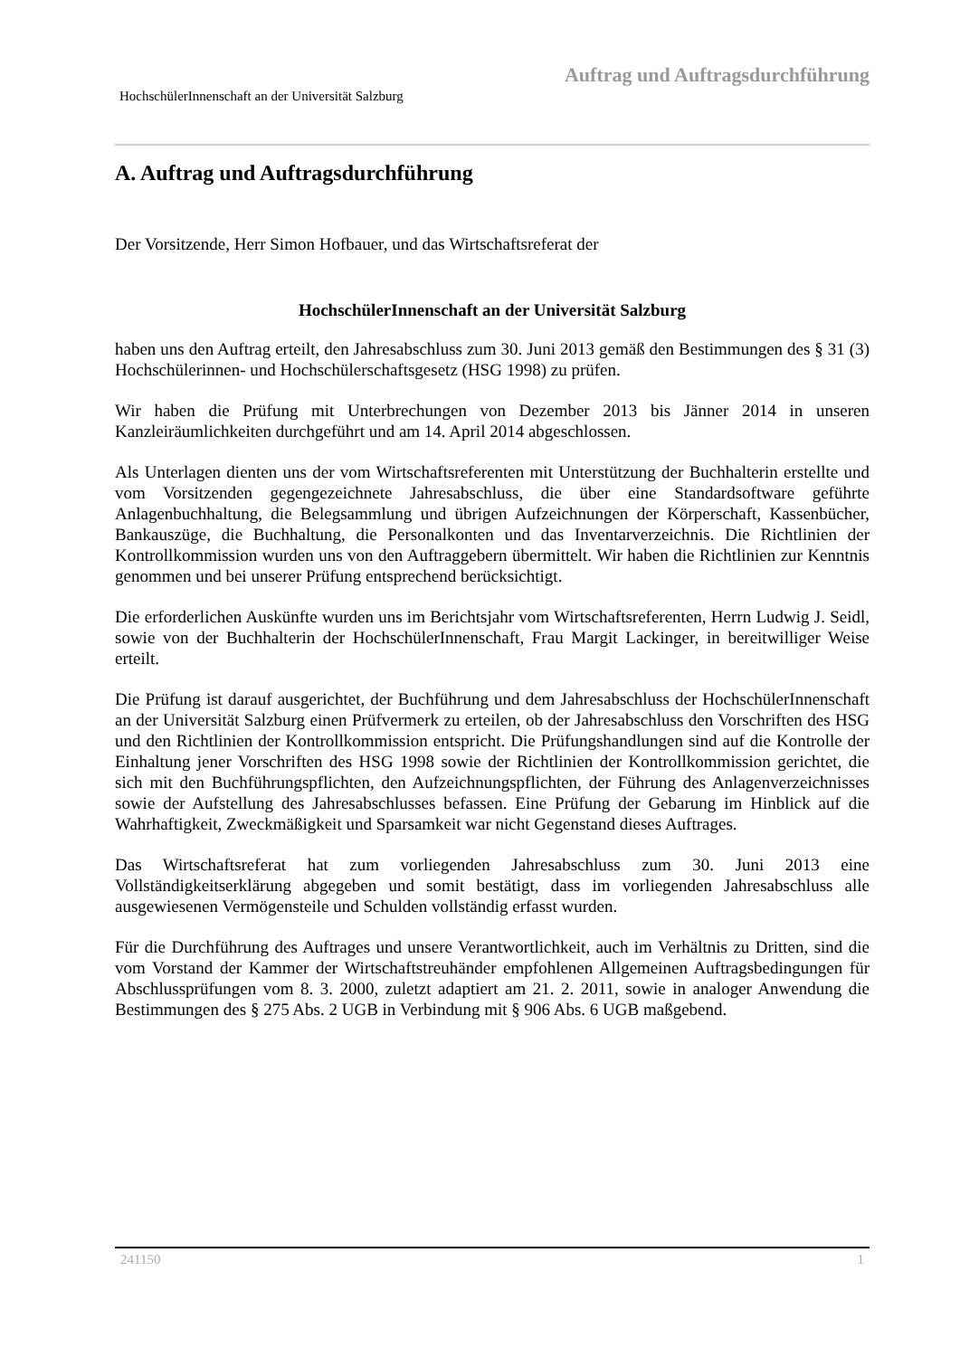Auftrag und Auftragsdurchführung
HochschülerInnenschaft an der Universität Salzburg
A. Auftrag und Auftragsdurchführung
Der Vorsitzende, Herr Simon Hofbauer, und das Wirtschaftsreferat der
HochschülerInnenschaft an der Universität Salzburg
haben uns den Auftrag erteilt, den Jahresabschluss zum 30. Juni 2013 gemäß den Bestimmungen des § 31 (3) Hochschülerinnen- und Hochschülerschaftsgesetz (HSG 1998) zu prüfen.
Wir haben die Prüfung mit Unterbrechungen von Dezember 2013 bis Jänner 2014 in unseren Kanzleiräumlichkeiten durchgeführt und am 14. April 2014 abgeschlossen.
Als Unterlagen dienten uns der vom Wirtschaftsreferenten mit Unterstützung der Buchhalterin erstellte und vom Vorsitzenden gegengezeichnete Jahresabschluss, die über eine Standardsoftware geführte Anlagenbuchhaltung, die Belegsammlung und übrigen Aufzeichnungen der Körperschaft, Kassenbücher, Bankauszüge, die Buchhaltung, die Personalkonten und das Inventarverzeichnis. Die Richtlinien der Kontrollkommission wurden uns von den Auftraggebern übermittelt. Wir haben die Richtlinien zur Kenntnis genommen und bei unserer Prüfung entsprechend berücksichtigt.
Die erforderlichen Auskünfte wurden uns im Berichtsjahr vom Wirtschaftsreferenten, Herrn Ludwig J. Seidl, sowie von der Buchhalterin der HochschülerInnenschaft, Frau Margit Lackinger, in bereitwilliger Weise erteilt.
Die Prüfung ist darauf ausgerichtet, der Buchführung und dem Jahresabschluss der HochschülerInnenschaft an der Universität Salzburg einen Prüfvermerk zu erteilen, ob der Jahresabschluss den Vorschriften des HSG und den Richtlinien der Kontrollkommission entspricht. Die Prüfungshandlungen sind auf die Kontrolle der Einhaltung jener Vorschriften des HSG 1998 sowie der Richtlinien der Kontrollkommission gerichtet, die sich mit den Buchführungspflichten, den Aufzeichnungspflichten, der Führung des Anlagenverzeichnisses sowie der Aufstellung des Jahresabschlusses befassen. Eine Prüfung der Gebarung im Hinblick auf die Wahrhaftigkeit, Zweckmäßigkeit und Sparsamkeit war nicht Gegenstand dieses Auftrages.
Das Wirtschaftsreferat hat zum vorliegenden Jahresabschluss zum 30. Juni 2013 eine Vollständigkeitserklärung abgegeben und somit bestätigt, dass im vorliegenden Jahresabschluss alle ausgewiesenen Vermögensteile und Schulden vollständig erfasst wurden.
Für die Durchführung des Auftrages und unsere Verantwortlichkeit, auch im Verhältnis zu Dritten, sind die vom Vorstand der Kammer der Wirtschaftstreuhänder empfohlenen Allgemeinen Auftragsbedingungen für Abschlussprüfungen vom 8. 3. 2000, zuletzt adaptiert am 21. 2. 2011, sowie in analoger Anwendung die Bestimmungen des § 275 Abs. 2 UGB in Verbindung mit § 906 Abs. 6 UGB maßgebend.
241150 1